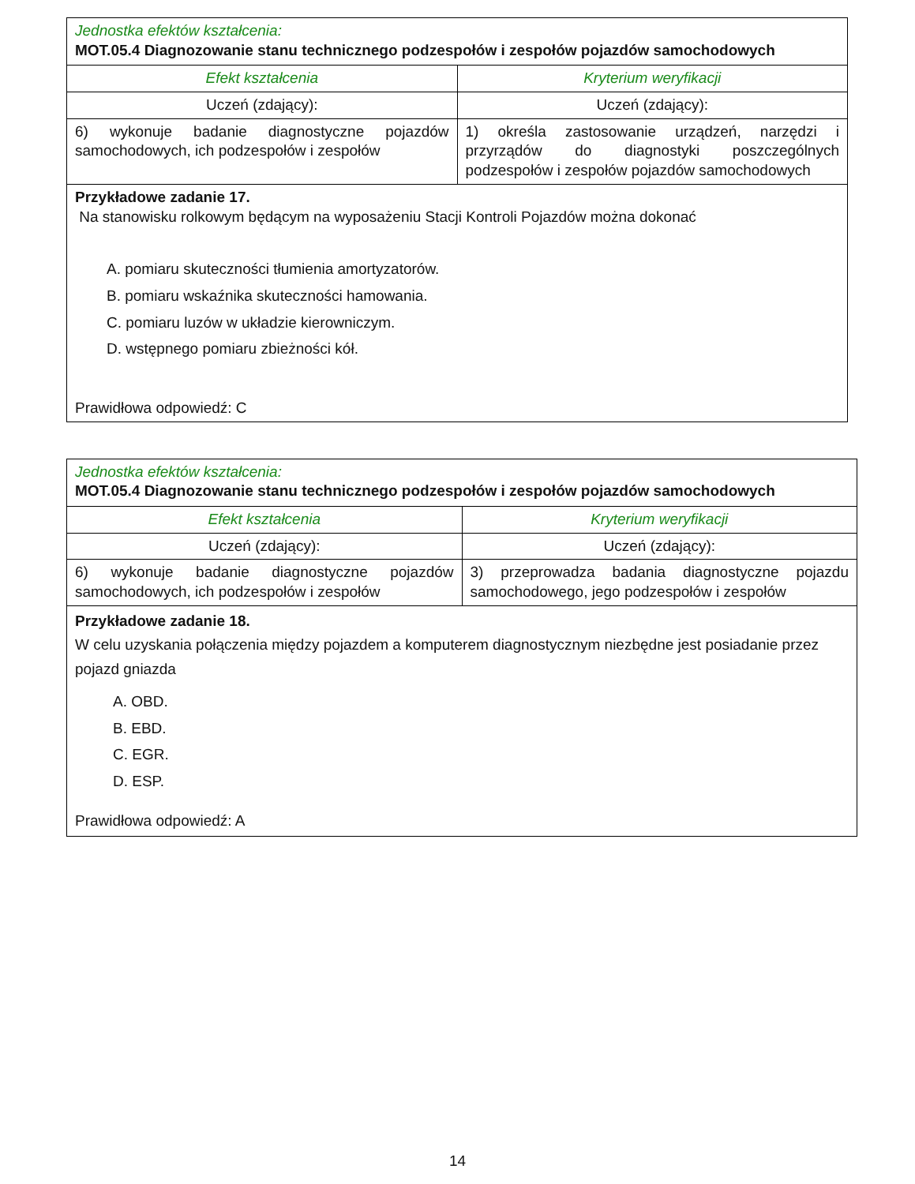| Jednostka efektów kształcenia: MOT.05.4 Diagnozowanie stanu technicznego podzespołów i zespołów pojazdów samochodowych | | |
| | Efekt kształcenia | Kryterium weryfikacji |
| Uczeń (zdający): | Uczeń (zdający): | |
| 6) wykonuje badanie diagnostyczne pojazdów samochodowych, ich podzespołów i zespołów | 1) określa zastosowanie urządzeń, narzędzi i przyrządów do diagnostyki poszczególnych podzespołów i zespołów pojazdów samochodowych | |
| Przykładowe zadanie 17. Na stanowisku rolkowym będącym na wyposażeniu Stacji Kontroli Pojazdów można dokonać A. pomiaru skuteczności tłumienia amortyzatorów. B. pomiaru wskaźnika skuteczności hamowania. C. pomiaru luzów w układzie kierowniczym. D. wstępnego pomiaru zbieżności kół. Prawidłowa odpowiedź: C | | |
| Jednostka efektów kształcenia: MOT.05.4 Diagnozowanie stanu technicznego podzespołów i zespołów pojazdów samochodowych | |
| Efekt kształcenia | Kryterium weryfikacji |
| Uczeń (zdający): | Uczeń (zdający): |
| 6) wykonuje badanie diagnostyczne pojazdów samochodowych, ich podzespołów i zespołów | 3) przeprowadza badania diagnostyczne pojazdu samochodowego, jego podzespołów i zespołów |
| Przykładowe zadanie 18. W celu uzyskania połączenia między pojazdem a komputerem diagnostycznym niezbędne jest posiadanie przez pojazd gniazda A. OBD. B. EBD. C. EGR. D. ESP. Prawidłowa odpowiedź: A | |
14